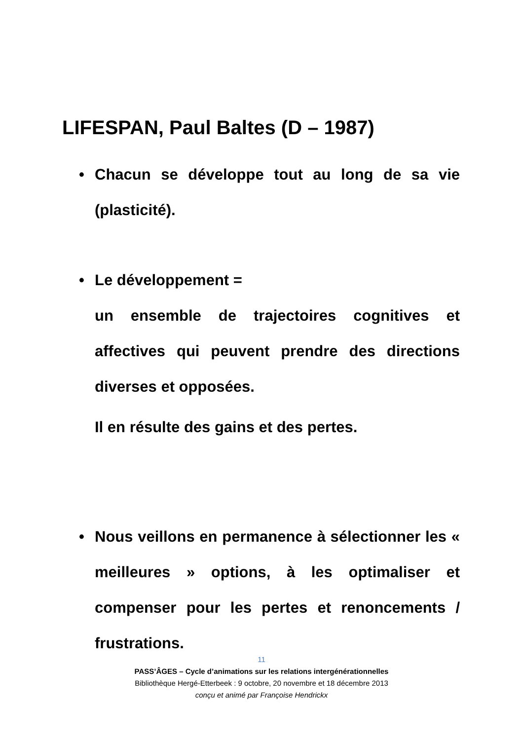LIFESPAN, Paul Baltes (D – 1987)
• Chacun se développe tout au long de sa vie (plasticité).
• Le développement =
un ensemble de trajectoires cognitives et affectives qui peuvent prendre des directions diverses et opposées.
Il en résulte des gains et des pertes.
• Nous veillons en permanence à sélectionner les « meilleures » options, à les optimaliser et compenser pour les pertes et renoncements / frustrations.
11
PASS’ÂGES – Cycle d’animations sur les relations intergénérationnelles
Bibliothèque Hergé-Etterbeek : 9 octobre, 20 novembre et 18 décembre 2013
conçu et animé par Françoise Hendrickx